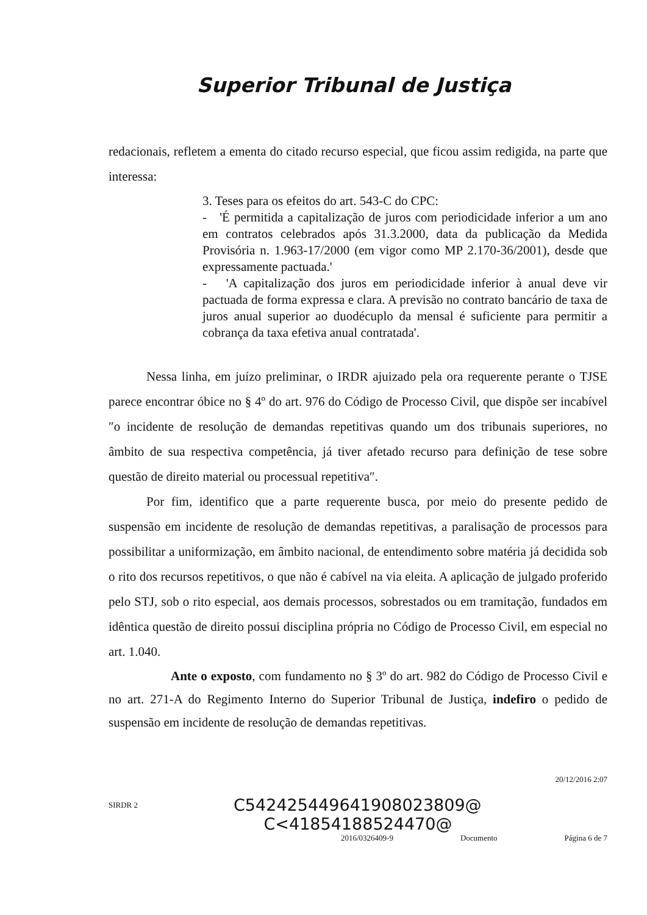Superior Tribunal de Justiça
redacionais, refletem a ementa do citado recurso especial, que ficou assim redigida, na parte que interessa:
3. Teses para os efeitos do art. 543-C do CPC:
- 'É permitida a capitalização de juros com periodicidade inferior a um ano em contratos celebrados após 31.3.2000, data da publicação da Medida Provisória n. 1.963-17/2000 (em vigor como MP 2.170-36/2001), desde que expressamente pactuada.'
- 'A capitalização dos juros em periodicidade inferior à anual deve vir pactuada de forma expressa e clara. A previsão no contrato bancário de taxa de juros anual superior ao duodécuplo da mensal é suficiente para permitir a cobrança da taxa efetiva anual contratada'.
Nessa linha, em juízo preliminar, o IRDR ajuizado pela ora requerente perante o TJSE parece encontrar óbice no § 4º do art. 976 do Código de Processo Civil, que dispõe ser incabível ″o incidente de resolução de demandas repetitivas quando um dos tribunais superiores, no âmbito de sua respectiva competência, já tiver afetado recurso para definição de tese sobre questão de direito material ou processual repetitiva″.
Por fim, identifico que a parte requerente busca, por meio do presente pedido de suspensão em incidente de resolução de demandas repetitivas, a paralisação de processos para possibilitar a uniformização, em âmbito nacional, de entendimento sobre matéria já decidida sob o rito dos recursos repetitivos, o que não é cabível na via eleita. A aplicação de julgado proferido pelo STJ, sob o rito especial, aos demais processos, sobrestados ou em tramitação, fundados em idêntica questão de direito possui disciplina própria no Código de Processo Civil, em especial no art. 1.040.
Ante o exposto, com fundamento no § 3º do art. 982 do Código de Processo Civil e no art. 271-A do Regimento Interno do Superior Tribunal de Justiça, indefiro o pedido de suspensão em incidente de resolução de demandas repetitivas.
20/12/2016 2:07
SIRDR 2 C542425449641908023809@
C<41854188524470@
2016/0326409-9 Documento Página 6 de 7